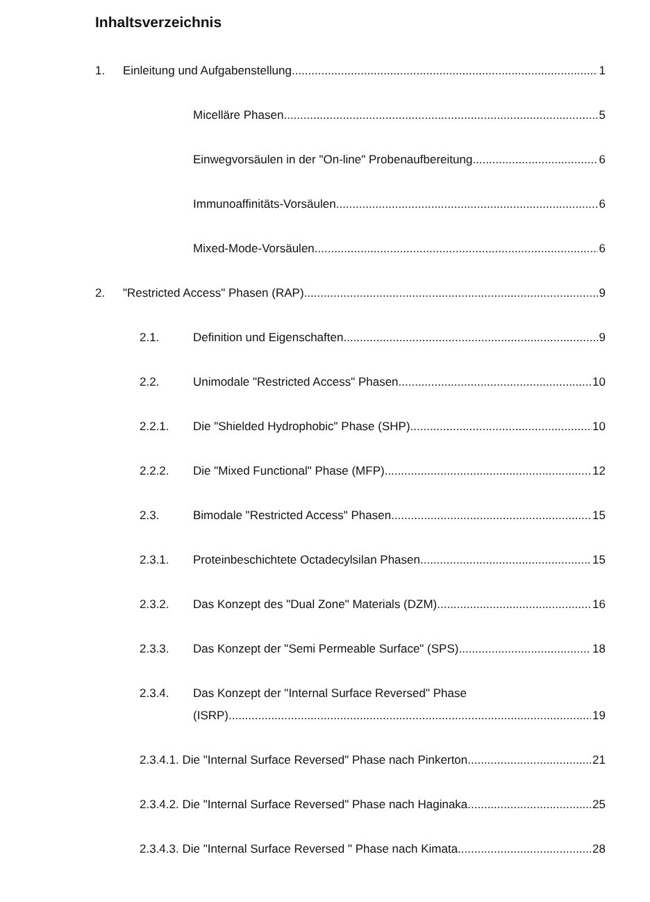Inhaltsverzeichnis
1. Einleitung und Aufgabenstellung 1
Micelläre Phasen 5
Einwegvorsäulen in der "On-line" Probenaufbereitung 6
Immunoaffinitäts-Vorsäulen 6
Mixed-Mode-Vorsäulen 6
2. "Restricted Access" Phasen (RAP) 9
2.1. Definition und Eigenschaften 9
2.2. Unimodale "Restricted Access" Phasen 10
2.2.1. Die "Shielded Hydrophobic" Phase (SHP) 10
2.2.2. Die "Mixed Functional" Phase (MFP) 12
2.3. Bimodale "Restricted Access" Phasen 15
2.3.1. Proteinbeschichtete Octadecylsilan Phasen 15
2.3.2. Das Konzept des "Dual Zone" Materials (DZM) 16
2.3.3. Das Konzept der "Semi Permeable Surface" (SPS) 18
2.3.4. Das Konzept der "Internal Surface Reversed" Phase
(ISRP) 19
2.3.4.1. Die "Internal Surface Reversed" Phase nach Pinkerton 21
2.3.4.2. Die "Internal Surface Reversed" Phase nach Haginaka 25
2.3.4.3. Die "Internal Surface Reversed " Phase nach Kimata 28